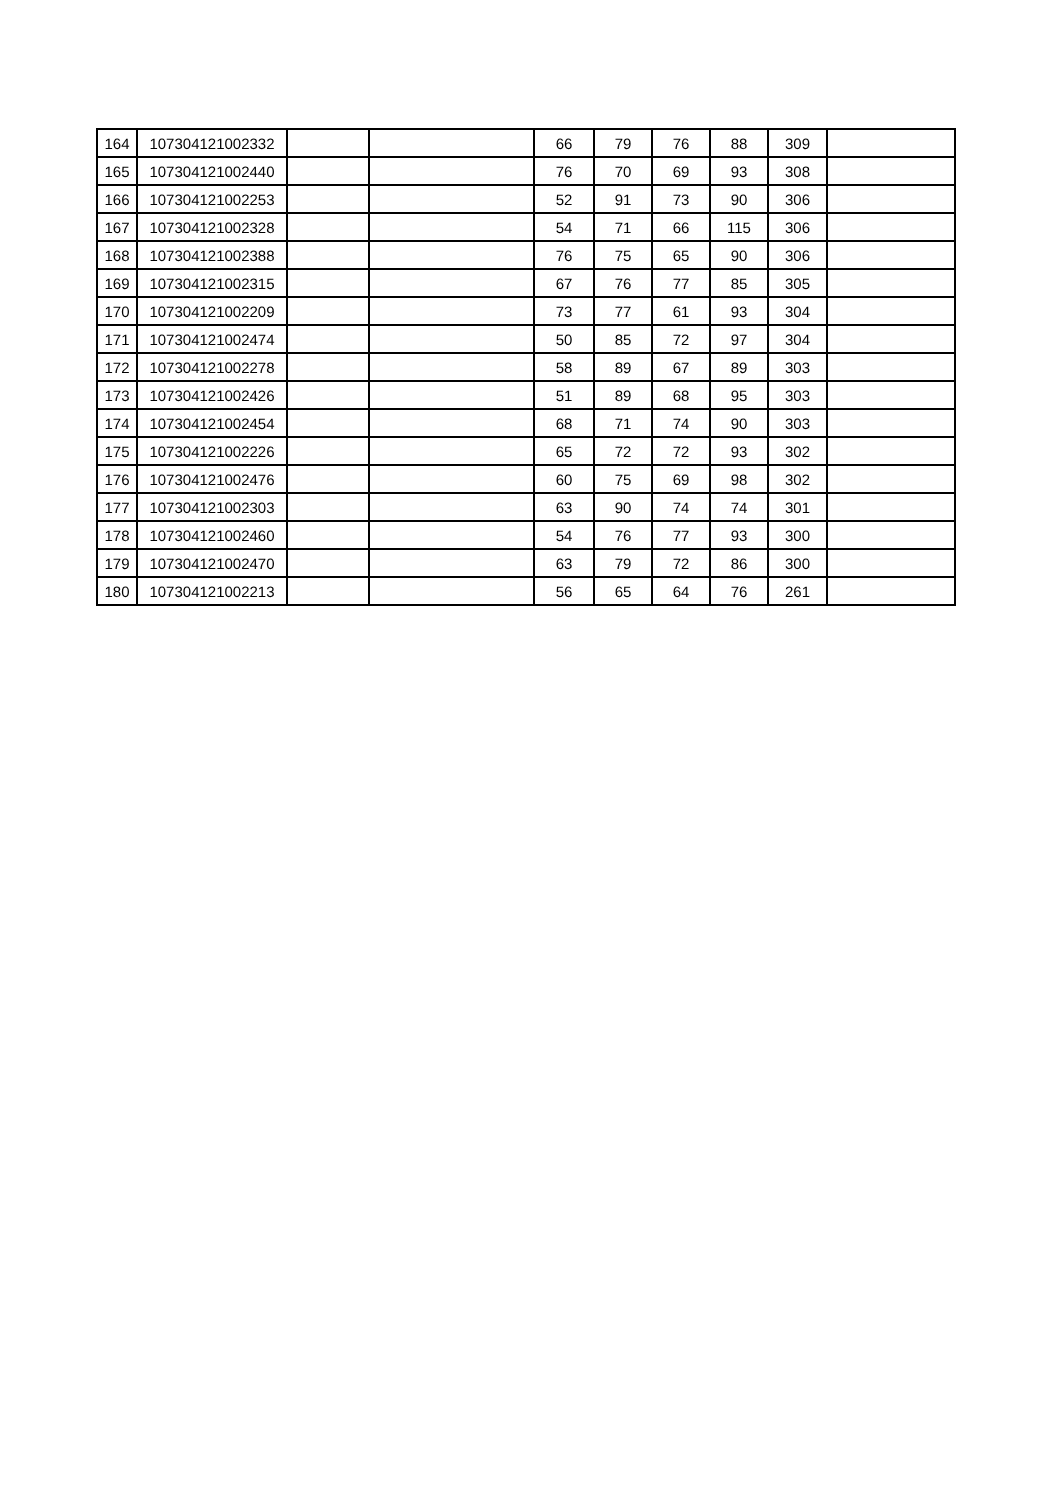| 164 | 107304121002332 | | | 66 | 79 | 76 | 88 | 309 | |
| 165 | 107304121002440 | | | 76 | 70 | 69 | 93 | 308 | |
| 166 | 107304121002253 | | | 52 | 91 | 73 | 90 | 306 | |
| 167 | 107304121002328 | | | 54 | 71 | 66 | 115 | 306 | |
| 168 | 107304121002388 | | | 76 | 75 | 65 | 90 | 306 | |
| 169 | 107304121002315 | | | 67 | 76 | 77 | 85 | 305 | |
| 170 | 107304121002209 | | | 73 | 77 | 61 | 93 | 304 | |
| 171 | 107304121002474 | | | 50 | 85 | 72 | 97 | 304 | |
| 172 | 107304121002278 | | | 58 | 89 | 67 | 89 | 303 | |
| 173 | 107304121002426 | | | 51 | 89 | 68 | 95 | 303 | |
| 174 | 107304121002454 | | | 68 | 71 | 74 | 90 | 303 | |
| 175 | 107304121002226 | | | 65 | 72 | 72 | 93 | 302 | |
| 176 | 107304121002476 | | | 60 | 75 | 69 | 98 | 302 | |
| 177 | 107304121002303 | | | 63 | 90 | 74 | 74 | 301 | |
| 178 | 107304121002460 | | | 54 | 76 | 77 | 93 | 300 | |
| 179 | 107304121002470 | | | 63 | 79 | 72 | 86 | 300 | |
| 180 | 107304121002213 | | | 56 | 65 | 64 | 76 | 261 | |